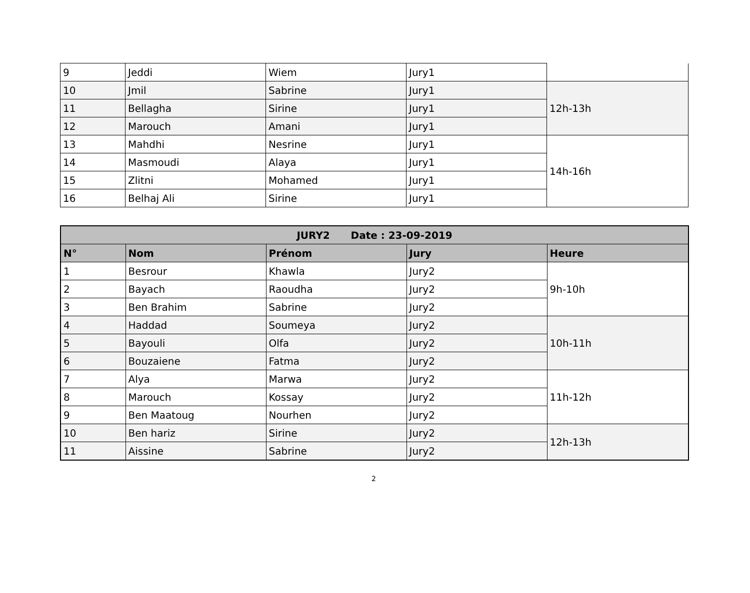| 9 | Jeddi | Wiem | Jury1 | |
| 10 | Jmil | Sabrine | Jury1 | 12h-13h |
| 11 | Bellagha | Sirine | Jury1 | |
| 12 | Marouch | Amani | Jury1 | |
| 13 | Mahdhi | Nesrine | Jury1 | 14h-16h |
| 14 | Masmoudi | Alaya | Jury1 | |
| 15 | Zlitni | Mohamed | Jury1 | |
| 16 | Belhaj Ali | Sirine | Jury1 | |
| JURY2 Date : 23-09-2019 | | | | |
| --- | --- | --- | --- | --- |
| N° | Nom | Prénom | Jury | Heure |
| 1 | Besrour | Khawla | Jury2 | 9h-10h |
| 2 | Bayach | Raoudha | Jury2 | |
| 3 | Ben Brahim | Sabrine | Jury2 | |
| 4 | Haddad | Soumeya | Jury2 | 10h-11h |
| 5 | Bayouli | Olfa | Jury2 | |
| 6 | Bouzaiene | Fatma | Jury2 | |
| 7 | Alya | Marwa | Jury2 | 11h-12h |
| 8 | Marouch | Kossay | Jury2 | |
| 9 | Ben Maatoug | Nourhen | Jury2 | |
| 10 | Ben hariz | Sirine | Jury2 | 12h-13h |
| 11 | Aissine | Sabrine | Jury2 | |
2